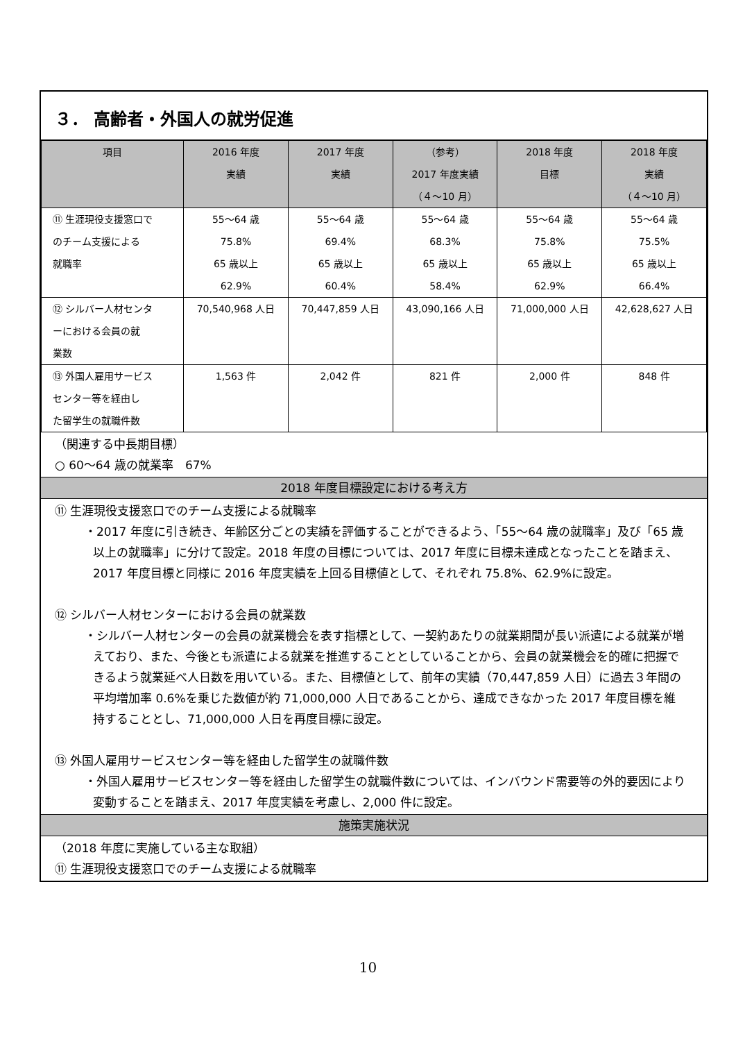３． 高齢者・外国人の就労促進
| 項目 | 2016 年度 実績 | 2017 年度 実績 | （参考） 2017 年度実績 （４～10 月） | 2018 年度 目標 | 2018 年度 実績 （４～10 月） |
| --- | --- | --- | --- | --- | --- |
| ⑪ 生涯現役支援窓口で のチーム支援による 就職率 | 55～64 歳 75.8% 65 歳以上 62.9% | 55～64 歳 69.4% 65 歳以上 60.4% | 55～64 歳 68.3% 65 歳以上 58.4% | 55～64 歳 75.8% 65 歳以上 62.9% | 55～64 歳 75.5% 65 歳以上 66.4% |
| ⑫ シルバー人材センタ ーにおける会員の就 業数 | 70,540,968 人日 | 70,447,859 人日 | 43,090,166 人日 | 71,000,000 人日 | 42,628,627 人日 |
| ⑬ 外国人雇用サービス センター等を経由し た留学生の就職件数 | 1,563 件 | 2,042 件 | 821 件 | 2,000 件 | 848 件 |
（関連する中長期目標）
○ 60～64 歳の就業率　67%
2018 年度目標設定における考え方
⑪ 生涯現役支援窓口でのチーム支援による就職率
・2017 年度に引き続き、年齢区分ごとの実績を評価することができるよう、「55～64 歳の就職率」及び「65 歳以上の就職率」に分けて設定。2018 年度の目標については、2017 年度に目標未達成となったことを踏まえ、2017 年度目標と同様に 2016 年度実績を上回る目標値として、それぞれ 75.8%、62.9%に設定。
⑫ シルバー人材センターにおける会員の就業数
・シルバー人材センターの会員の就業機会を表す指標として、一契約あたりの就業期間が長い派遣による就業が増えており、また、今後とも派遣による就業を推進することとしていることから、会員の就業機会を的確に把握できるよう就業延べ人日数を用いている。また、目標値として、前年の実績（70,447,859 人日）に過去３年間の平均増加率 0.6%を乗じた数値が約 71,000,000 人日であることから、達成できなかった 2017 年度目標を維持することとし、71,000,000 人日を再度目標に設定。
⑬ 外国人雇用サービスセンター等を経由した留学生の就職件数
・外国人雇用サービスセンター等を経由した留学生の就職件数については、インバウンド需要等の外的要因により変動することを踏まえ、2017 年度実績を考慮し、2,000 件に設定。
施策実施状況
（2018 年度に実施している主な取組）
⑪ 生涯現役支援窓口でのチーム支援による就職率
10